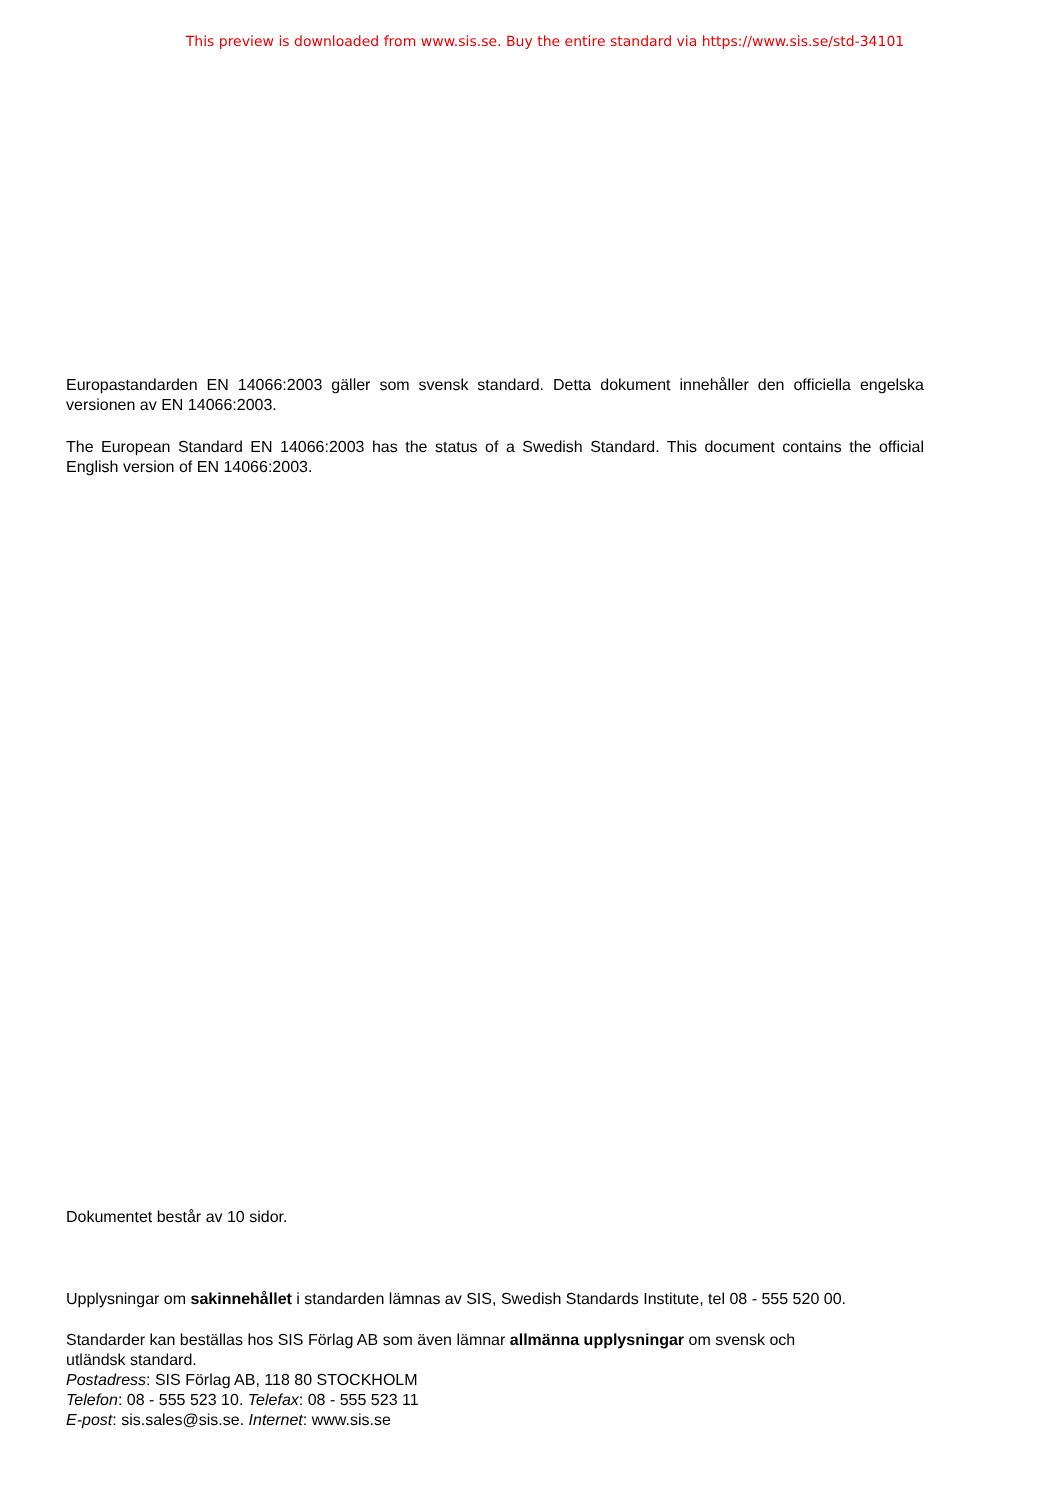This preview is downloaded from www.sis.se. Buy the entire standard via https://www.sis.se/std-34101
Europastandarden EN 14066:2003 gäller som svensk standard. Detta dokument innehåller den officiella engelska versionen av EN 14066:2003.
The European Standard EN 14066:2003 has the status of a Swedish Standard. This document contains the official English version of EN 14066:2003.
Dokumentet består av 10 sidor.
Upplysningar om sakinnehållet i standarden lämnas av SIS, Swedish Standards Institute, tel 08 - 555 520 00.
Standarder kan beställas hos SIS Förlag AB som även lämnar allmänna upplysningar om svensk och
utländsk standard.
Postadress: SIS Förlag AB, 118 80 STOCKHOLM
Telefon: 08 - 555 523 10. Telefax: 08 - 555 523 11
E-post: sis.sales@sis.se. Internet: www.sis.se